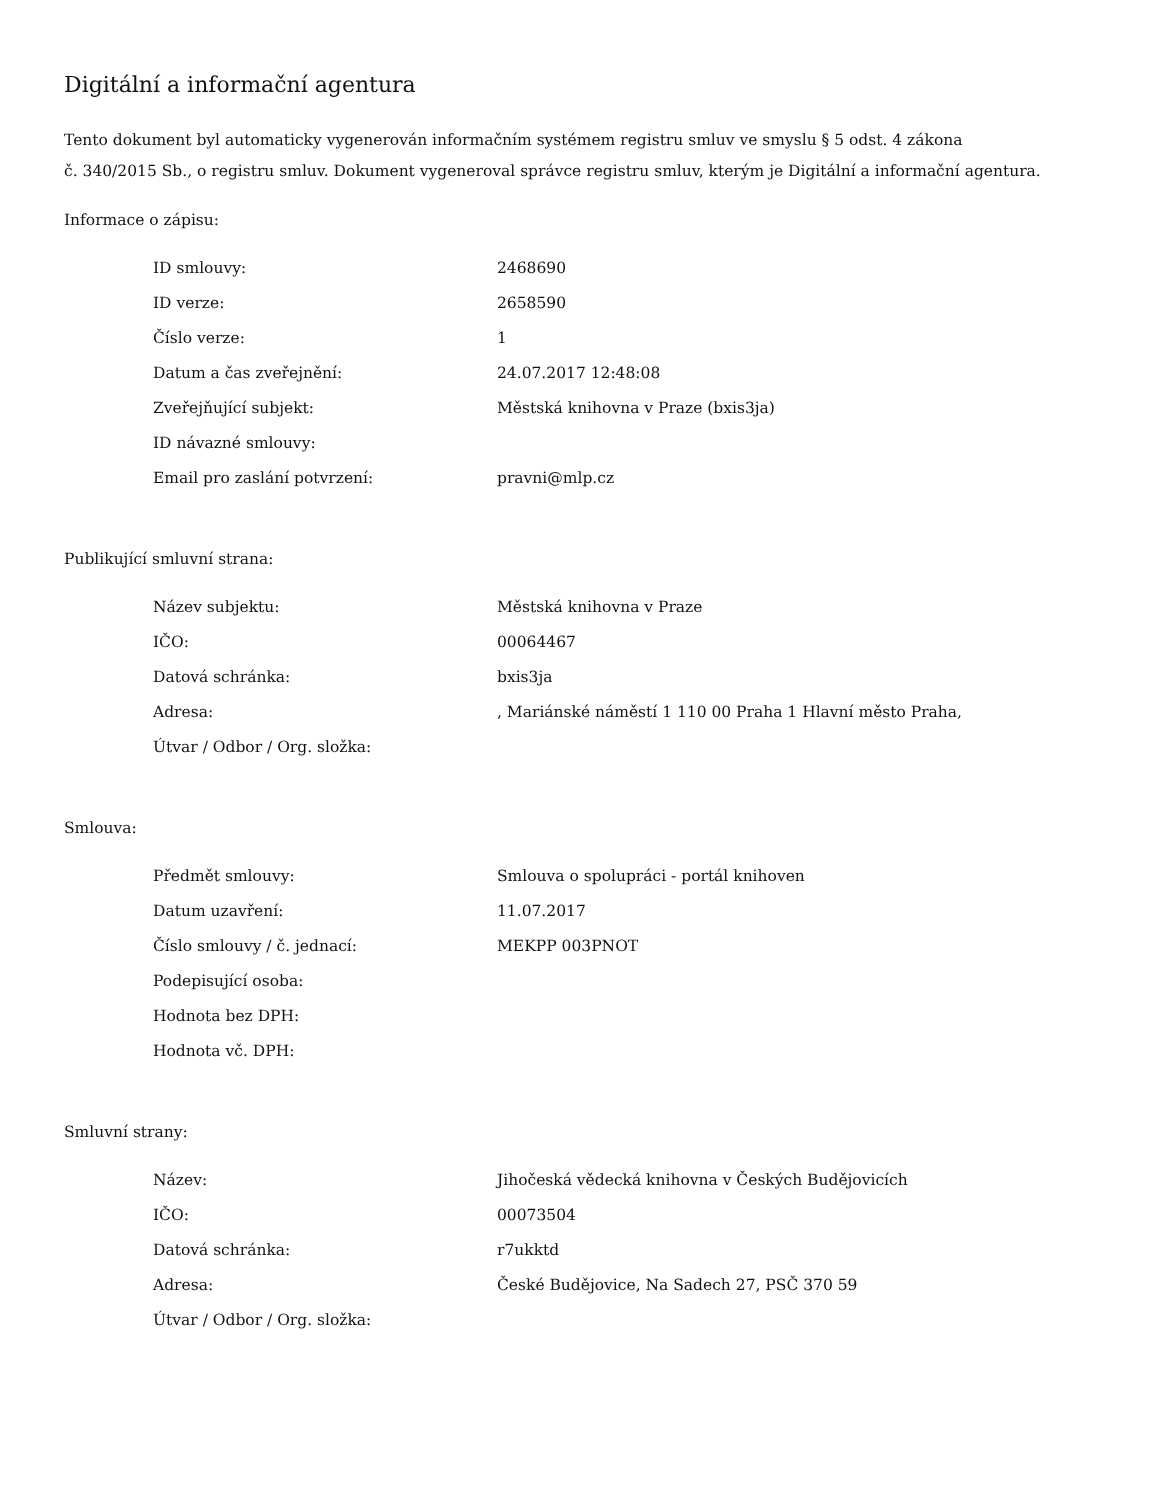Digitální a informační agentura
Tento dokument byl automaticky vygenerován informačním systémem registru smluv ve smyslu § 5 odst. 4 zákona
č. 340/2015 Sb., o registru smluv. Dokument vygeneroval správce registru smluv, kterým je Digitální a informační agentura.
Informace o zápisu:
| ID smlouvy: | 2468690 |
| ID verze: | 2658590 |
| Číslo verze: | 1 |
| Datum a čas zveřejnění: | 24.07.2017 12:48:08 |
| Zveřejňující subjekt: | Městská knihovna v Praze (bxis3ja) |
| ID návazné smlouvy: | |
| Email pro zaslání potvrzení: | pravni@mlp.cz |
Publikující smluvní strana:
| Název subjektu: | Městská knihovna v Praze |
| IČO: | 00064467 |
| Datová schránka: | bxis3ja |
| Adresa: | , Mariánské náměstí 1 110 00 Praha 1 Hlavní město Praha, |
| Útvar / Odbor / Org. složka: | |
Smlouva:
| Předmět smlouvy: | Smlouva o spolupráci - portál knihoven |
| Datum uzavření: | 11.07.2017 |
| Číslo smlouvy / č. jednací: | MEKPP 003PNOT |
| Podepisující osoba: | |
| Hodnota bez DPH: | |
| Hodnota vč. DPH: | |
Smluvní strany:
| Název: | Jihočeská vědecká knihovna v Českých Budějovicích |
| IČO: | 00073504 |
| Datová schránka: | r7ukktd |
| Adresa: | České Budějovice, Na Sadech 27, PSČ 370 59 |
| Útvar / Odbor / Org. složka: | |